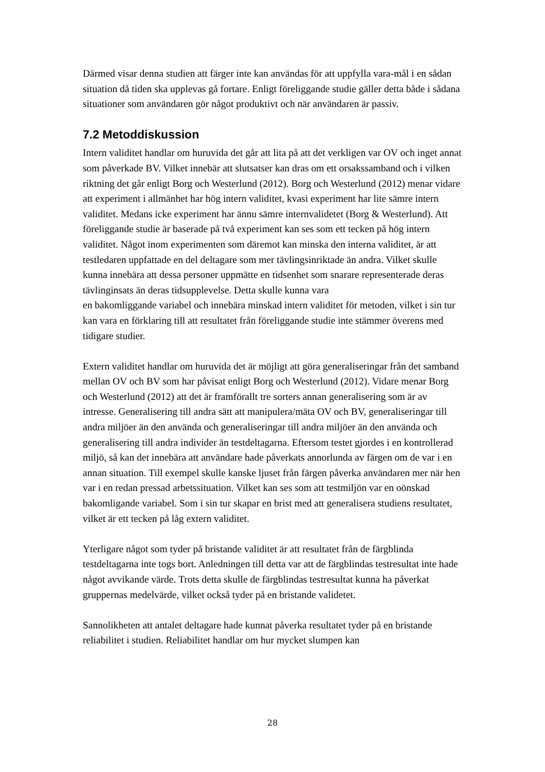Därmed visar denna studien att färger inte kan användas för att uppfylla vara-mål i en sådan situation då tiden ska upplevas gå fortare. Enligt föreliggande studie gäller detta både i sådana situationer som användaren gör något produktivt och när användaren är passiv.
7.2 Metoddiskussion
Intern validitet handlar om huruvida det går att lita på att det verkligen var OV och inget annat som påverkade BV. Vilket innebär att slutsatser kan dras om ett orsakssamband och i vilken riktning det går enligt Borg och Westerlund (2012). Borg och Westerlund (2012) menar vidare att experiment i allmänhet har hög intern validitet, kvasi experiment har lite sämre intern validitet. Medans icke experiment har ännu sämre internvalidetet (Borg & Westerlund). Att föreliggande studie är baserade på två experiment kan ses som ett tecken på hög intern validitet. Något inom experimenten som däremot kan minska den interna validitet, är att testledaren uppfattade en del deltagare som mer tävlingsinriktade än andra. Vilket skulle kunna innebära att dessa personer uppmätte en tidsenhet som snarare representerade deras tävlinginsats än deras tidsupplevelse. Detta skulle kunna vara
en bakomliggande variabel och innebära minskad intern validitet för metoden, vilket i sin tur kan vara en förklaring till att resultatet från föreliggande studie inte stämmer överens med tidigare studier.
Extern validitet handlar om huruvida det är möjligt att göra generaliseringar från det samband mellan OV och BV som har påvisat enligt Borg och Westerlund (2012). Vidare menar Borg och Westerlund (2012) att det är framförallt tre sorters annan generalisering som är av intresse. Generalisering till andra sätt att manipulera/mäta OV och BV, generaliseringar till andra miljöer än den använda och generaliseringar till andra miljöer än den använda och generalisering till andra individer än testdeltagarna. Eftersom testet gjordes i en kontrollerad miljö, så kan det innebära att användare hade påverkats annorlunda av färgen om de var i en annan situation. Till exempel skulle kanske ljuset från färgen påverka användaren mer när hen var i en redan pressad arbetssituation. Vilket kan ses som att testmiljön var en oönskad bakomligande variabel. Som i sin tur skapar en brist med att generalisera studiens resultatet, vilket är ett tecken på låg extern validitet.
Yterligare något som tyder på bristande validitet är att resultatet från de färgblinda testdeltagarna inte togs bort. Anledningen till detta var att de färgblindas testresultat inte hade något avvikande värde. Trots detta skulle de färgblindas testresultat kunna ha påverkat gruppernas medelvärde, vilket också tyder på en bristande validetet.
Sannolikheten att antalet deltagare hade kunnat påverka resultatet tyder på en bristande reliabilitet i studien. Reliabilitet handlar om hur mycket slumpen kan
28